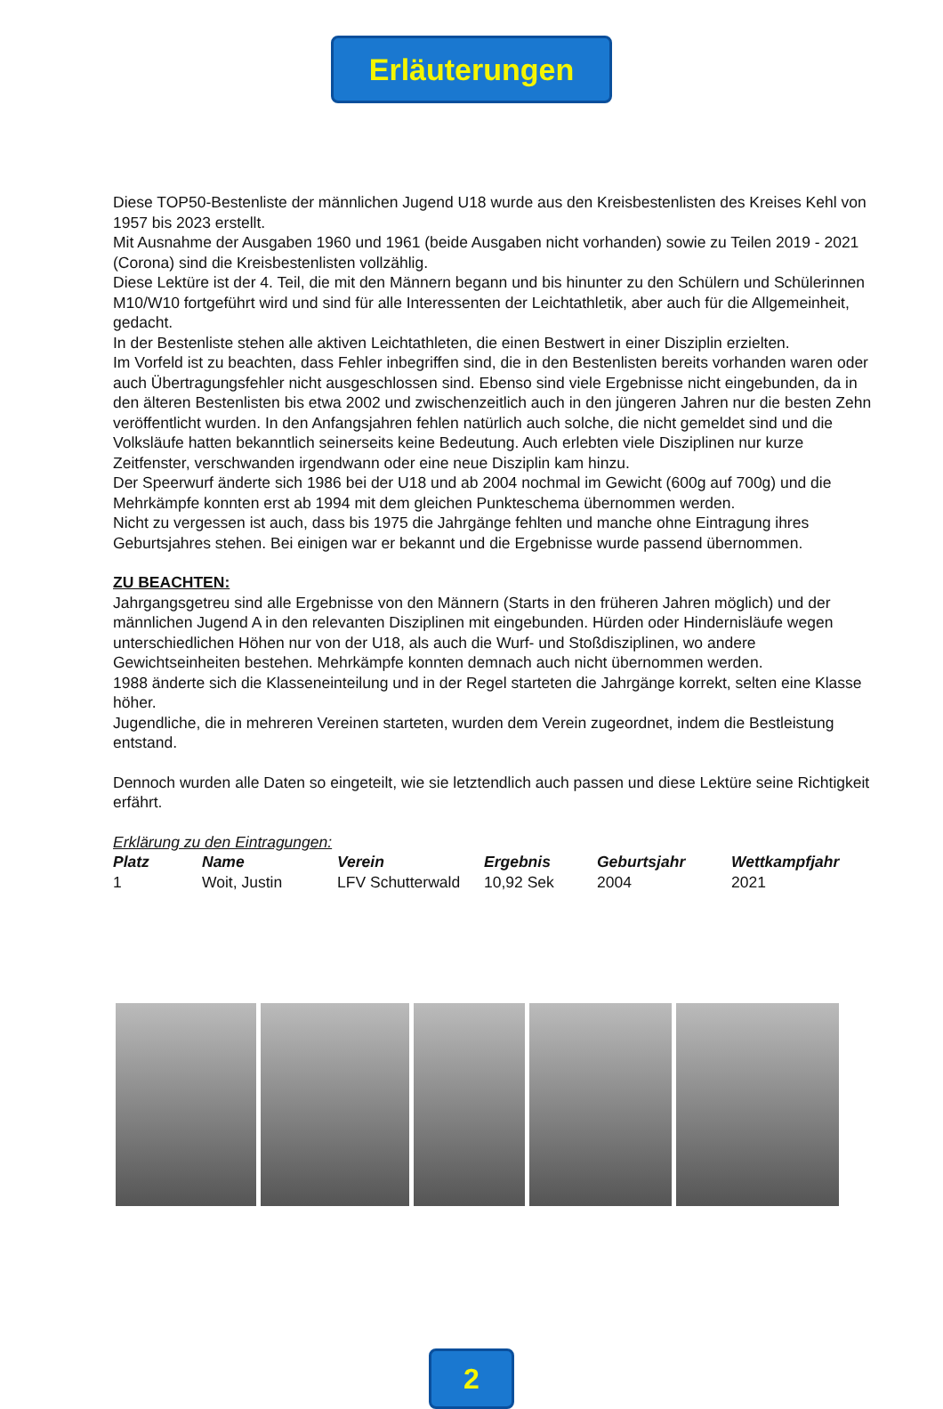Erläuterungen
Diese TOP50-Bestenliste der männlichen Jugend U18 wurde aus den Kreisbestenlisten des Kreises Kehl von 1957 bis 2023 erstellt.
Mit Ausnahme der Ausgaben 1960 und 1961 (beide Ausgaben nicht vorhanden) sowie zu Teilen 2019 - 2021 (Corona) sind die Kreisbestenlisten vollzählig.
Diese Lektüre ist der 4. Teil, die mit den Männern begann und bis hinunter zu den Schülern und Schülerinnen M10/W10 fortgeführt wird und sind für alle Interessenten der Leichtathletik, aber auch für die Allgemeinheit, gedacht.
In der Bestenliste stehen alle aktiven Leichtathleten, die einen Bestwert in einer Disziplin erzielten.
Im Vorfeld ist zu beachten, dass Fehler inbegriffen sind, die in den Bestenlisten bereits vorhanden waren oder auch Übertragungsfehler nicht ausgeschlossen sind. Ebenso sind viele Ergebnisse nicht eingebunden, da in den älteren Bestenlisten bis etwa 2002 und zwischenzeitlich auch in den jüngeren Jahren nur die besten Zehn veröffentlicht wurden. In den Anfangsjahren fehlen natürlich auch solche, die nicht gemeldet sind und die Volksläufe hatten bekanntlich seinerseits keine Bedeutung. Auch erlebten viele Disziplinen nur kurze Zeitfenster, verschwanden irgendwann oder eine neue Disziplin kam hinzu.
Der Speerwurf änderte sich 1986 bei der U18 und ab 2004 nochmal im Gewicht (600g auf 700g) und die Mehrkämpfe konnten erst ab 1994 mit dem gleichen Punkteschema übernommen werden.
Nicht zu vergessen ist auch, dass bis 1975 die Jahrgänge fehlten und manche ohne Eintragung ihres Geburtsjahres stehen. Bei einigen war er bekannt und die Ergebnisse wurde passend übernommen.
ZU BEACHTEN:
Jahrgangsgetreu sind alle Ergebnisse von den Männern (Starts in den früheren Jahren möglich) und der männlichen Jugend A in den relevanten Disziplinen mit eingebunden. Hürden oder Hindernisläufe wegen unterschiedlichen Höhen nur von der U18, als auch die Wurf- und Stoßdisziplinen, wo andere Gewichtseinheiten bestehen. Mehrkämpfe konnten demnach auch nicht übernommen werden.
1988 änderte sich die Klasseneinteilung und in der Regel starteten die Jahrgänge korrekt, selten eine Klasse höher.
Jugendliche, die in mehreren Vereinen starteten, wurden dem Verein zugeordnet, indem die Bestleistung entstand.
Dennoch wurden alle Daten so eingeteilt, wie sie letztendlich auch passen und diese Lektüre seine Richtigkeit erfährt.
Erklärung zu den Eintragungen:
| Platz | Name | Verein | Ergebnis | Geburtsjahr | Wettkampfjahr |
| --- | --- | --- | --- | --- | --- |
| 1 | Woit, Justin | LFV Schutterwald | 10,92 Sek | 2004 | 2021 |
2